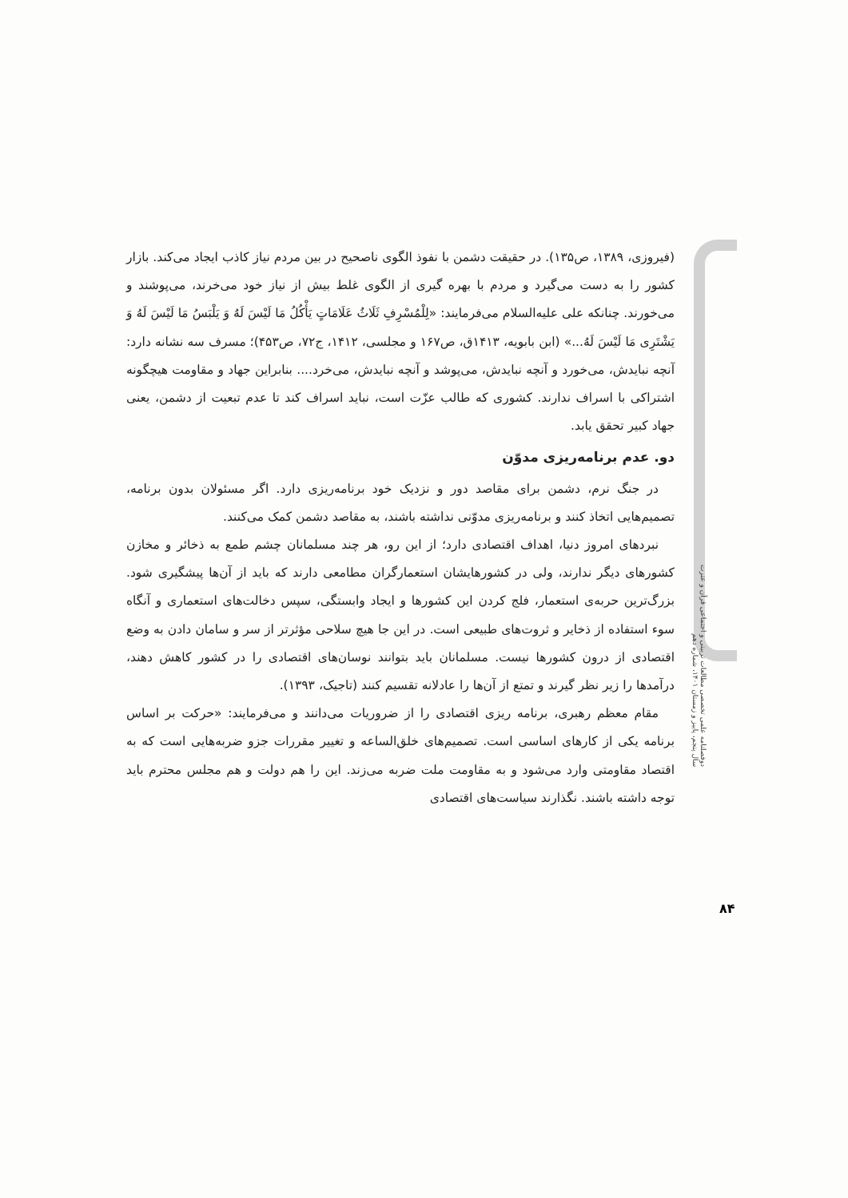(فیروزی، ۱۳۸۹، ص۱۳۵). در حقیقت دشمن با نفوذ الگوی ناصحیح در بین مردم نیاز کاذب ایجاد می‌کند. بازار کشور را به دست می‌گیرد و مردم با بهره گیری از الگوی غلط بیش از نیاز خود می‌خرند، می‌پوشند و می‌خورند. چنانکه علی علیه‌السلام می‌فرمایند: «لِلْمُسْرِفِ ثَلَاثُ عَلَامَاتٍ یَأْکُلُ مَا لَیْسَ لَهُ وَ یَلْبَسُ مَا لَیْسَ لَهُ وَ یَشْتَرِی مَا لَیْسَ لَهُ...» (ابن بابویه، ۱۴۱۳ق، ص۱۶۷ و مجلسی، ۱۴۱۲، ج۷۲، ص۴۵۳)؛ مسرف سه نشانه دارد: آنچه نبایدش، می‌خورد و آنچه نبایدش، می‌پوشد و آنچه نبایدش، می‌خرد.... بنابراین جهاد و مقاومت هیچگونه اشتراکی با اسراف ندارند. کشوری که طالب عزّت است، نباید اسراف کند تا عدم تبعیت از دشمن، یعنی جهاد کبیر تحقق یابد.
دو. عدم برنامه‌ریزی مدوّن
در جنگ نرم، دشمن برای مقاصد دور و نزدیک خود برنامه‌ریزی دارد. اگر مسئولان بدون برنامه، تصمیم‌هایی اتخاذ کنند و برنامه‌ریزی مدوّنی نداشته باشند، به مقاصد دشمن کمک می‌کنند.
نبردهای امروز دنیا، اهداف اقتصادی دارد؛ از این رو، هر چند مسلمانان چشم طمع به ذخائر و مخازن کشورهای دیگر ندارند، ولی در کشورهایشان استعمارگران مطامعی دارند که باید از آن‌ها پیشگیری شود. بزرگ‌ترین حربه‌ی استعمار، فلج کردن این کشورها و ایجاد وابستگی، سپس دخالت‌های استعماری و آنگاه سوء استفاده از ذخایر و ثروت‌های طبیعی است. در این جا هیچ سلاحی مؤثرتر از سر و سامان دادن به وضع اقتصادی از درون کشورها نیست. مسلمانان باید بتوانند نوسان‌های اقتصادی را در کشور کاهش دهند، درآمدها را زیر نظر گیرند و تمتع از آن‌ها را عادلانه تقسیم کنند (تاجیک، ۱۳۹۳).
مقام معظم رهبری، برنامه ریزی اقتصادی را از ضروریات می‌دانند و می‌فرمایند: «حرکت بر اساس برنامه یکی از کارهای اساسی است. تصمیم‌های خلق‌الساعه و تغییر مقررات جزو ضربه‌هایی است که به اقتصاد مقاومتی وارد می‌شود و به مقاومت ملت ضربه می‌زند. این را هم دولت و هم مجلس محترم باید توجه داشته باشند. نگذارند سیاست‌های اقتصادی
دوفصلنامه علمی تخصصی مطالعات تربیتی و اجتماعی قرآن و عترت سال پنجم، پاییز و زمستان ۱۴۰۱، شماره دهم
۸۴